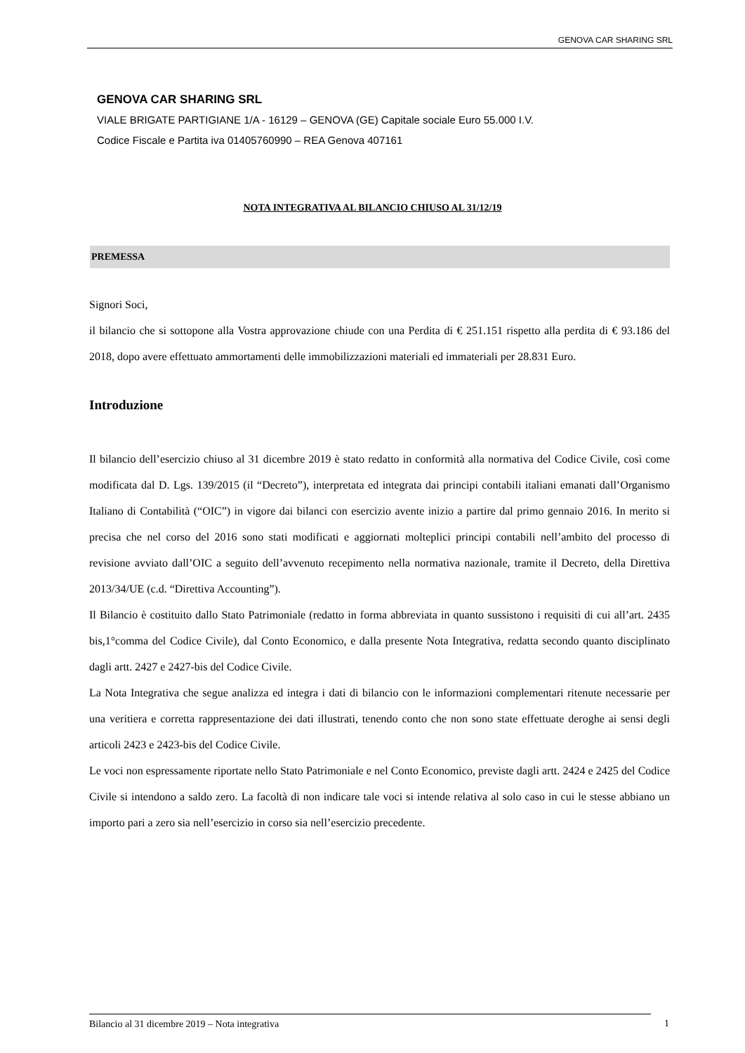GENOVA CAR SHARING SRL
GENOVA CAR SHARING SRL
VIALE BRIGATE PARTIGIANE 1/A - 16129 – GENOVA (GE) Capitale sociale Euro 55.000 I.V.
Codice Fiscale e Partita iva 01405760990 – REA Genova 407161
NOTA INTEGRATIVA AL BILANCIO CHIUSO AL 31/12/19
PREMESSA
Signori Soci,
il bilancio che si sottopone alla Vostra approvazione chiude con una Perdita di € 251.151 rispetto alla perdita di € 93.186 del 2018, dopo avere effettuato ammortamenti delle immobilizzazioni materiali ed immateriali per 28.831 Euro.
Introduzione
Il bilancio dell’esercizio chiuso al 31 dicembre 2019 è stato redatto in conformità alla normativa del Codice Civile, così come modificata dal D. Lgs. 139/2015 (il “Decreto”), interpretata ed integrata dai principi contabili italiani emanati dall’Organismo Italiano di Contabilità (“OIC”) in vigore dai bilanci con esercizio avente inizio a partire dal primo gennaio 2016. In merito si precisa che nel corso del 2016 sono stati modificati e aggiornati molteplici principi contabili nell’ambito del processo di revisione avviato dall’OIC a seguito dell’avvenuto recepimento nella normativa nazionale, tramite il Decreto, della Direttiva 2013/34/UE (c.d. “Direttiva Accounting”).
Il Bilancio è costituito dallo Stato Patrimoniale (redatto in forma abbreviata in quanto sussistono i requisiti di cui all’art. 2435 bis,1°comma del Codice Civile), dal Conto Economico, e dalla presente Nota Integrativa, redatta secondo quanto disciplinato dagli artt. 2427 e 2427-bis del Codice Civile.
La Nota Integrativa che segue analizza ed integra i dati di bilancio con le informazioni complementari ritenute necessarie per una veritiera e corretta rappresentazione dei dati illustrati, tenendo conto che non sono state effettuate deroghe ai sensi degli articoli 2423 e 2423-bis del Codice Civile.
Le voci non espressamente riportate nello Stato Patrimoniale e nel Conto Economico, previste dagli artt. 2424 e 2425 del Codice Civile si intendono a saldo zero. La facoltà di non indicare tale voci si intende relativa al solo caso in cui le stesse abbiano un importo pari a zero sia nell’esercizio in corso sia nell’esercizio precedente.
Bilancio al 31 dicembre 2019 – Nota integrativa 1